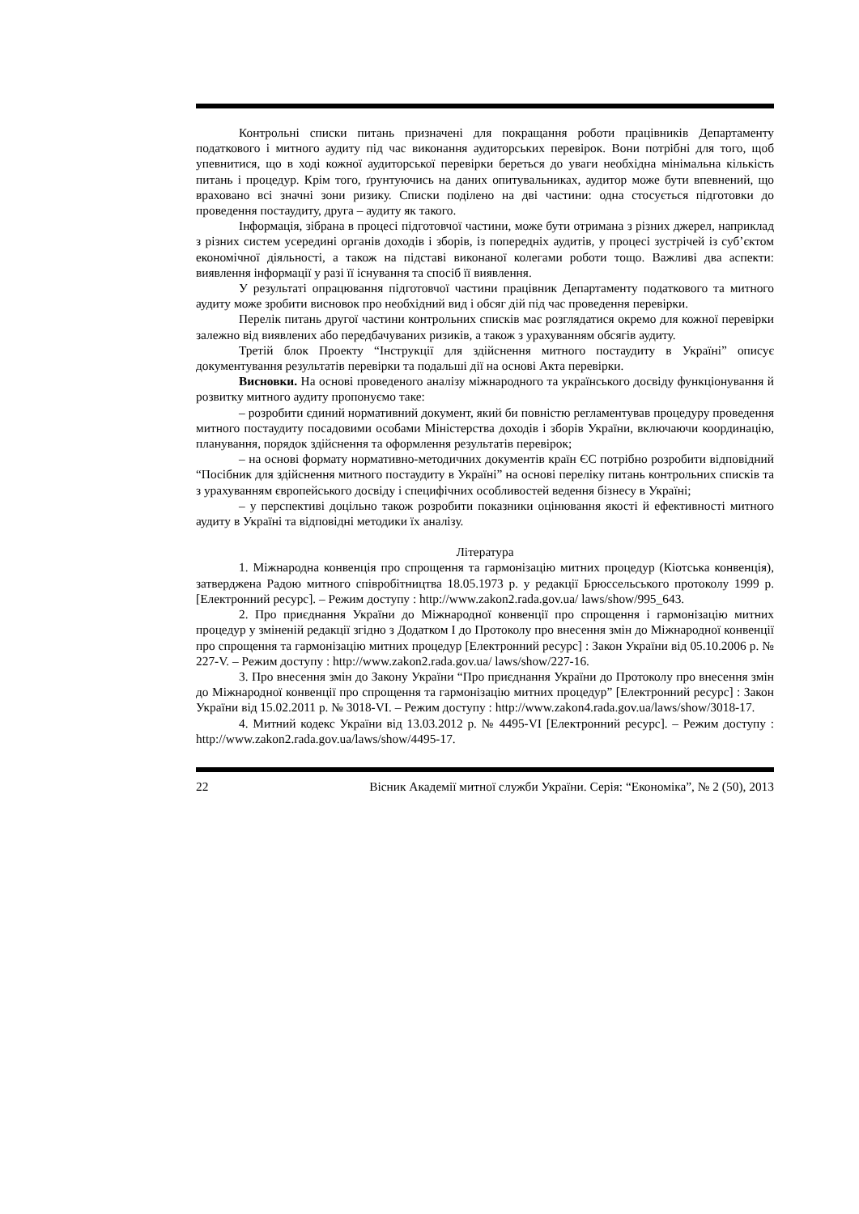Контрольні списки питань призначені для покращання роботи працівників Департаменту податкового і митного аудиту під час виконання аудиторських перевірок. Вони потрібні для того, щоб упевнитися, що в ході кожної аудиторської перевірки береться до уваги необхідна мінімальна кількість питань і процедур. Крім того, ґрунтуючись на даних опитувальниках, аудитор може бути впевнений, що враховано всі значні зони ризику. Списки поділено на дві частини: одна стосується підготовки до проведення постаудиту, друга – аудиту як такого.
Інформація, зібрана в процесі підготовчої частини, може бути отримана з різних джерел, наприклад з різних систем усередині органів доходів і зборів, із попередніх аудитів, у процесі зустрічей із суб’єктом економічної діяльності, а також на підставі виконаної колегами роботи тощо. Важливі два аспекти: виявлення інформації у разі її існування та спосіб її виявлення.
У результаті опрацювання підготовчої частини працівник Департаменту податкового та митного аудиту може зробити висновок про необхідний вид і обсяг дій під час проведення перевірки.
Перелік питань другої частини контрольних списків має розглядатися окремо для кожної перевірки залежно від виявлених або передбачуваних ризиків, а також з урахуванням обсягів аудиту.
Третій блок Проекту “Інструкції для здійснення митного постаудиту в Україні” описує документування результатів перевірки та подальші дії на основі Акта перевірки.
Висновки. На основі проведеного аналізу міжнародного та українського досвіду функціонування й розвитку митного аудиту пропонуємо таке:
– розробити єдиний нормативний документ, який би повністю регламентував процедуру проведення митного постаудиту посадовими особами Міністерства доходів і зборів України, включаючи координацію, планування, порядок здійснення та оформлення результатів перевірок;
– на основі формату нормативно-методичних документів країн ЄС потрібно розробити відповідний “Посібник для здійснення митного постаудиту в Україні” на основі переліку питань контрольних списків та з урахуванням європейського досвіду і специфічних особливостей ведення бізнесу в Україні;
– у перспективі доцільно також розробити показники оцінювання якості й ефективності митного аудиту в Україні та відповідні методики їх аналізу.
Література
1. Міжнародна конвенція про спрощення та гармонізацію митних процедур (Кіотська конвенція), затверджена Радою митного співробітництва 18.05.1973 р. у редакції Брюссельського протоколу 1999 р. [Електронний ресурс]. – Режим доступу : http://www.zakon2.rada.gov.ua/ laws/show/995_643.
2. Про приєднання України до Міжнародної конвенції про спрощення і гармонізацію митних процедур у зміненій редакції згідно з Додатком I до Протоколу про внесення змін до Міжнародної конвенції про спрощення та гармонізацію митних процедур [Електронний ресурс] : Закон України від 05.10.2006 р. № 227-V. – Режим доступу : http://www.zakon2.rada.gov.ua/ laws/show/227-16.
3. Про внесення змін до Закону України “Про приєднання України до Протоколу про внесення змін до Міжнародної конвенції про спрощення та гармонізацію митних процедур” [Електронний ресурс] : Закон України від 15.02.2011 р. № 3018-VI. – Режим доступу : http://www.zakon4.rada.gov.ua/laws/show/3018-17.
4. Митний кодекс України від 13.03.2012 р. № 4495-VI [Електронний ресурс]. – Режим доступу : http://www.zakon2.rada.gov.ua/laws/show/4495-17.
22 Вісник Академії митної служби України. Серія: “Економіка”, № 2 (50), 2013